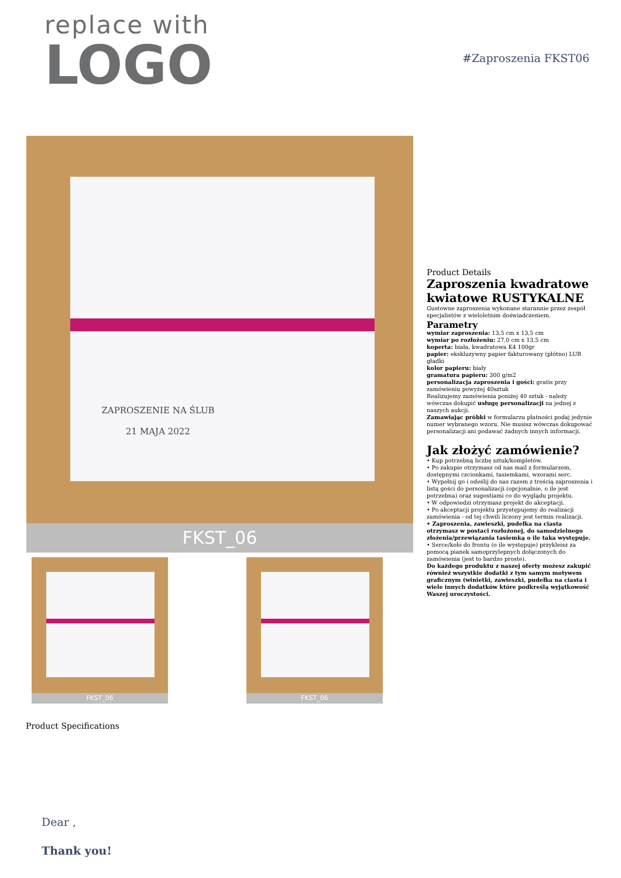replace with
LOGO
#Zaproszenia FKST06
ZAPROSZENIE NA ŚLUB
21 MAJA 2022
FKST_06
FKST_06 FKST_06
Product Details
Zaproszenia kwadratowe kwiatowe RUSTYKALNE
Gustowne zaproszenia wykonane starannie przez zespół specjalistów z wieloletnim doświadczeniem.
Parametry
wymiar zaproszenia: 13,5 cm x 13,5 cm
wymiar po rozłożeniu: 27,0 cm x 13,5 cm
koperta: biała, kwadratowa K4 100gr
papier: ekskluzywny papier fakturowany (płótno) LUB gładki
kolor papieru: biały
gramatura papieru: 300 g/m2
personalizacja zaproszenia i gości: gratis przy zamówieniu powyżej 40sztuk
Realizujemy zamówienia poniżej 40 sztuk - należy wówczas dokupić usługę personalizacji na jednej z naszych aukcji.
Zamawiając próbki w formularzu płatności podaj jedynie numer wybranego wzoru. Nie musisz wówczas dokupować personalizacji ani podawać żadnych innych informacji.
Jak złożyć zamówienie?
• Kup potrzebną liczbę sztuk/kompletów.
• Po zakupie otrzymasz od nas mail z formularzem, dostępnymi czcionkami, tasiemkami, wzorami serc.
• Wypełnij go i odeślij do nas razem z treścią zaproszenia i listą gości do personalizacji (opcjonalnie, o ile jest potrzebna) oraz sugestiami co do wyglądu projektu.
• W odpowiedzi otrzymasz projekt do akceptacji.
• Po akceptacji projektu przystępujemy do realizacji zamówienia - od tej chwili liczony jest termin realizacji.
• Zaproszenia, zawieszki, pudełka na ciasta otrzymasz w postaci rozłożonej, do samodzielnego złożenia/przewiązania tasiemką o ile taka występuje.
• Serce/koło do frontu (o ile występuje) przykleisz za pomocą pianek samoprzylepnych dołączonych do zamówienia (jest to bardzo proste).
Do każdego produktu z naszej oferty możesz zakupić również wszystkie dodatki z tym samym motywem graficznym (winietki, zawieszki, pudełka na ciasta i wiele innych dodatków które podkreślą wyjątkowość Waszej uroczystości.
Product Specifications
Dear ,
Thank you!